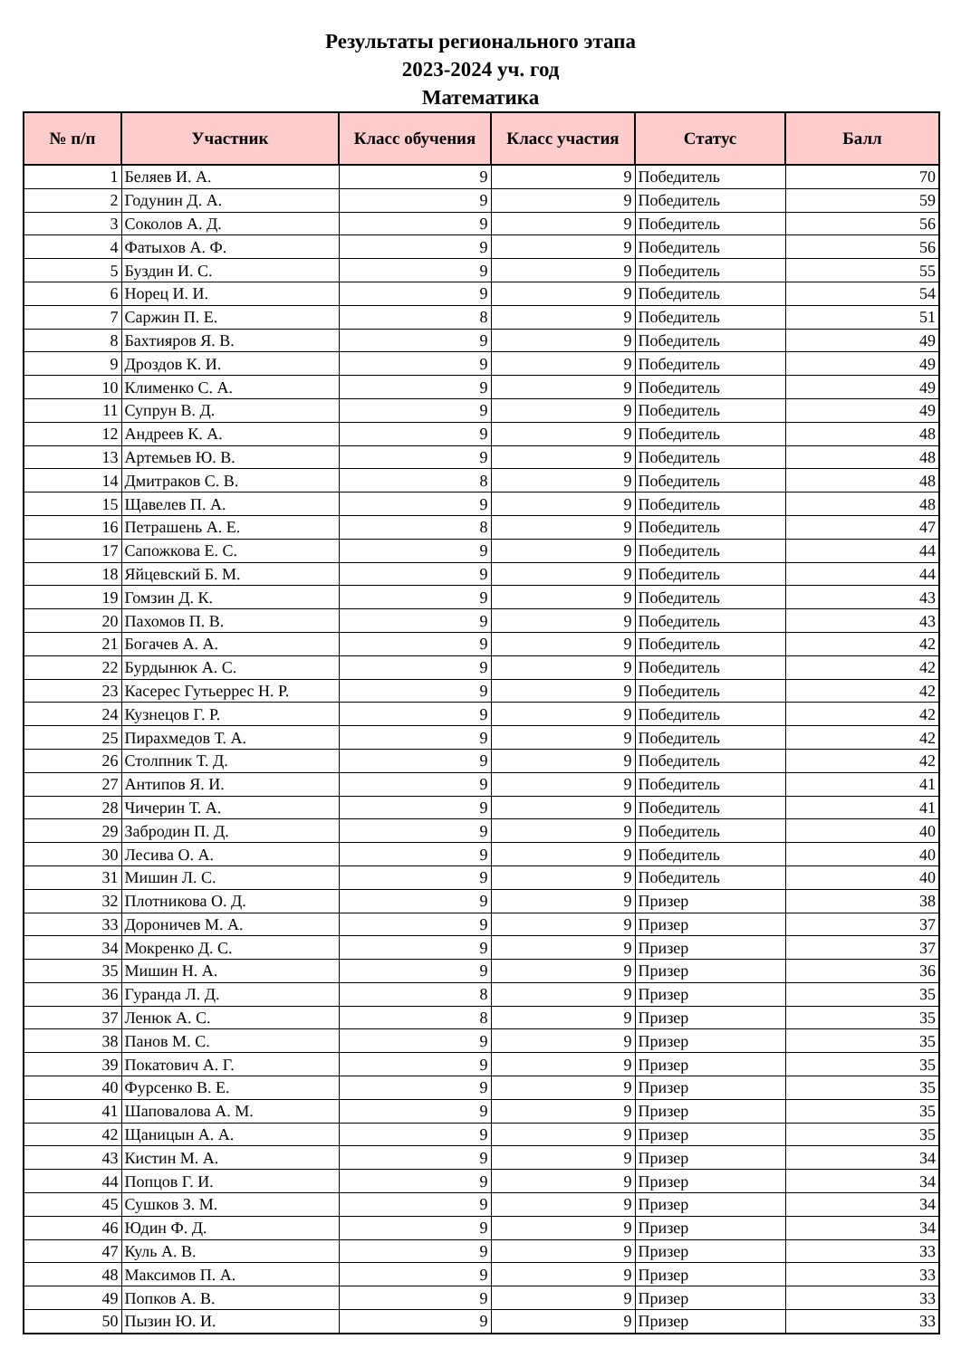Результаты регионального этапа
2023-2024 уч. год
Математика
| № п/п | Участник | Класс обучения | Класс участия | Статус | Балл |
| --- | --- | --- | --- | --- | --- |
| 1 | Беляев И. А. | 9 | 9 | Победитель | 70 |
| 2 | Годунин Д. А. | 9 | 9 | Победитель | 59 |
| 3 | Соколов А. Д. | 9 | 9 | Победитель | 56 |
| 4 | Фатыхов А. Ф. | 9 | 9 | Победитель | 56 |
| 5 | Буздин И. С. | 9 | 9 | Победитель | 55 |
| 6 | Норец И. И. | 9 | 9 | Победитель | 54 |
| 7 | Саржин П. Е. | 8 | 9 | Победитель | 51 |
| 8 | Бахтияров Я. В. | 9 | 9 | Победитель | 49 |
| 9 | Дроздов К. И. | 9 | 9 | Победитель | 49 |
| 10 | Клименко С. А. | 9 | 9 | Победитель | 49 |
| 11 | Супрун В. Д. | 9 | 9 | Победитель | 49 |
| 12 | Андреев К. А. | 9 | 9 | Победитель | 48 |
| 13 | Артемьев Ю. В. | 9 | 9 | Победитель | 48 |
| 14 | Дмитраков С. В. | 8 | 9 | Победитель | 48 |
| 15 | Щавелев П. А. | 9 | 9 | Победитель | 48 |
| 16 | Петрашень А. Е. | 8 | 9 | Победитель | 47 |
| 17 | Сапожкова Е. С. | 9 | 9 | Победитель | 44 |
| 18 | Яйцевский Б. М. | 9 | 9 | Победитель | 44 |
| 19 | Гомзин Д. К. | 9 | 9 | Победитель | 43 |
| 20 | Пахомов П. В. | 9 | 9 | Победитель | 43 |
| 21 | Богачев А. А. | 9 | 9 | Победитель | 42 |
| 22 | Бурдынюк А. С. | 9 | 9 | Победитель | 42 |
| 23 | Касерес Гутьеррес Н. Р. | 9 | 9 | Победитель | 42 |
| 24 | Кузнецов Г. Р. | 9 | 9 | Победитель | 42 |
| 25 | Пирахмедов Т. А. | 9 | 9 | Победитель | 42 |
| 26 | Столпник Т. Д. | 9 | 9 | Победитель | 42 |
| 27 | Антипов Я. И. | 9 | 9 | Победитель | 41 |
| 28 | Чичерин Т. А. | 9 | 9 | Победитель | 41 |
| 29 | Забродин П. Д. | 9 | 9 | Победитель | 40 |
| 30 | Лесива О. А. | 9 | 9 | Победитель | 40 |
| 31 | Мишин Л. С. | 9 | 9 | Победитель | 40 |
| 32 | Плотникова О. Д. | 9 | 9 | Призер | 38 |
| 33 | Дороничев М. А. | 9 | 9 | Призер | 37 |
| 34 | Мокренко Д. С. | 9 | 9 | Призер | 37 |
| 35 | Мишин Н. А. | 9 | 9 | Призер | 36 |
| 36 | Гуранда Л. Д. | 8 | 9 | Призер | 35 |
| 37 | Ленюк А. С. | 8 | 9 | Призер | 35 |
| 38 | Панов М. С. | 9 | 9 | Призер | 35 |
| 39 | Покатович А. Г. | 9 | 9 | Призер | 35 |
| 40 | Фурсенко В. Е. | 9 | 9 | Призер | 35 |
| 41 | Шаповалова А. М. | 9 | 9 | Призер | 35 |
| 42 | Щаницын А. А. | 9 | 9 | Призер | 35 |
| 43 | Кистин М. А. | 9 | 9 | Призер | 34 |
| 44 | Попцов Г. И. | 9 | 9 | Призер | 34 |
| 45 | Сушков З. М. | 9 | 9 | Призер | 34 |
| 46 | Юдин Ф. Д. | 9 | 9 | Призер | 34 |
| 47 | Куль А. В. | 9 | 9 | Призер | 33 |
| 48 | Максимов П. А. | 9 | 9 | Призер | 33 |
| 49 | Попков А. В. | 9 | 9 | Призер | 33 |
| 50 | Пызин Ю. И. | 9 | 9 | Призер | 33 |